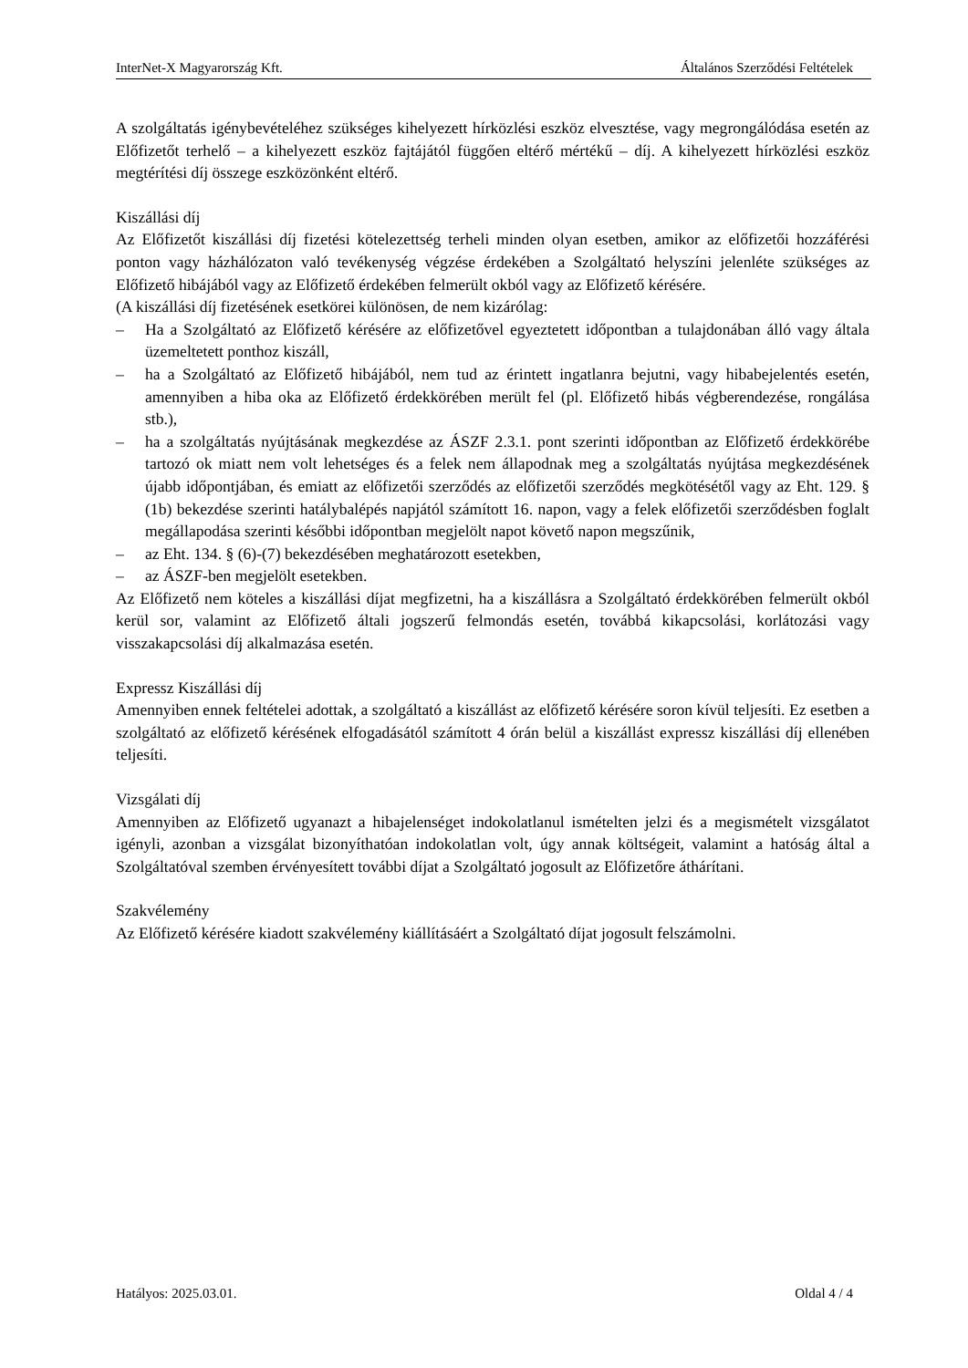InterNet-X Magyarország Kft. Általános Szerződési Feltételek
A szolgáltatás igénybevételéhez szükséges kihelyezett hírközlési eszköz elvesztése, vagy megrongálódása esetén az Előfizetőt terhelő – a kihelyezett eszköz fajtájától függően eltérő mértékű – díj. A kihelyezett hírközlési eszköz megtérítési díj összege eszközönként eltérő.
Kiszállási díj
Az Előfizetőt kiszállási díj fizetési kötelezettség terheli minden olyan esetben, amikor az előfizetői hozzáférési ponton vagy házhálózaton való tevékenység végzése érdekében a Szolgáltató helyszíni jelenléte szükséges az Előfizető hibájából vagy az Előfizető érdekében felmerült okból vagy az Előfizető kérésére.
(A kiszállási díj fizetésének esetkörei különösen, de nem kizárólag:
– Ha a Szolgáltató az Előfizető kérésére az előfizetővel egyeztetett időpontban a tulajdonában álló vagy általa üzemeltetett ponthoz kiszáll,
– ha a Szolgáltató az Előfizető hibájából, nem tud az érintett ingatlanra bejutni, vagy hibabejelentés esetén, amennyiben a hiba oka az Előfizető érdekkörében merült fel (pl. Előfizető hibás végberendezése, rongálása stb.),
– ha a szolgáltatás nyújtásának megkezdése az ÁSZF 2.3.1. pont szerinti időpontban az Előfizető érdekkörébe tartozó ok miatt nem volt lehetséges és a felek nem állapodnak meg a szolgáltatás nyújtása megkezdésének újabb időpontjában, és emiatt az előfizetői szerződés az előfizetői szerződés megkötésétől vagy az Eht. 129. § (1b) bekezdése szerinti hatálybalépés napjától számított 16. napon, vagy a felek előfizetői szerződésben foglalt megállapodása szerinti későbbi időpontban megjelölt napot követő napon megszűnik,
– az Eht. 134. § (6)-(7) bekezdésében meghatározott esetekben,
– az ÁSZF-ben megjelölt esetekben.
Az Előfizető nem köteles a kiszállási díjat megfizetni, ha a kiszállásra a Szolgáltató érdekkörében felmerült okból kerül sor, valamint az Előfizető általi jogszerű felmondás esetén, továbbá kikapcsolási, korlátozási vagy visszakapcsolási díj alkalmazása esetén.
Expressz Kiszállási díj
Amennyiben ennek feltételei adottak, a szolgáltató a kiszállást az előfizető kérésére soron kívül teljesíti. Ez esetben a szolgáltató az előfizető kérésének elfogadásától számított 4 órán belül a kiszállást expressz kiszállási díj ellenében teljesíti.
Vizsgálati díj
Amennyiben az Előfizető ugyanazt a hibajelenséget indokolatlanul ismételten jelzi és a megismételt vizsgálatot igényli, azonban a vizsgálat bizonyíthatóan indokolatlan volt, úgy annak költségeit, valamint a hatóság által a Szolgáltatóval szemben érvényesített további díjat a Szolgáltató jogosult az Előfizetőre áthárítani.
Szakvélemény
Az Előfizető kérésére kiadott szakvélemény kiállításáért a Szolgáltató díjat jogosult felszámolni.
Hatályos: 2025.03.01. Oldal 4 / 4